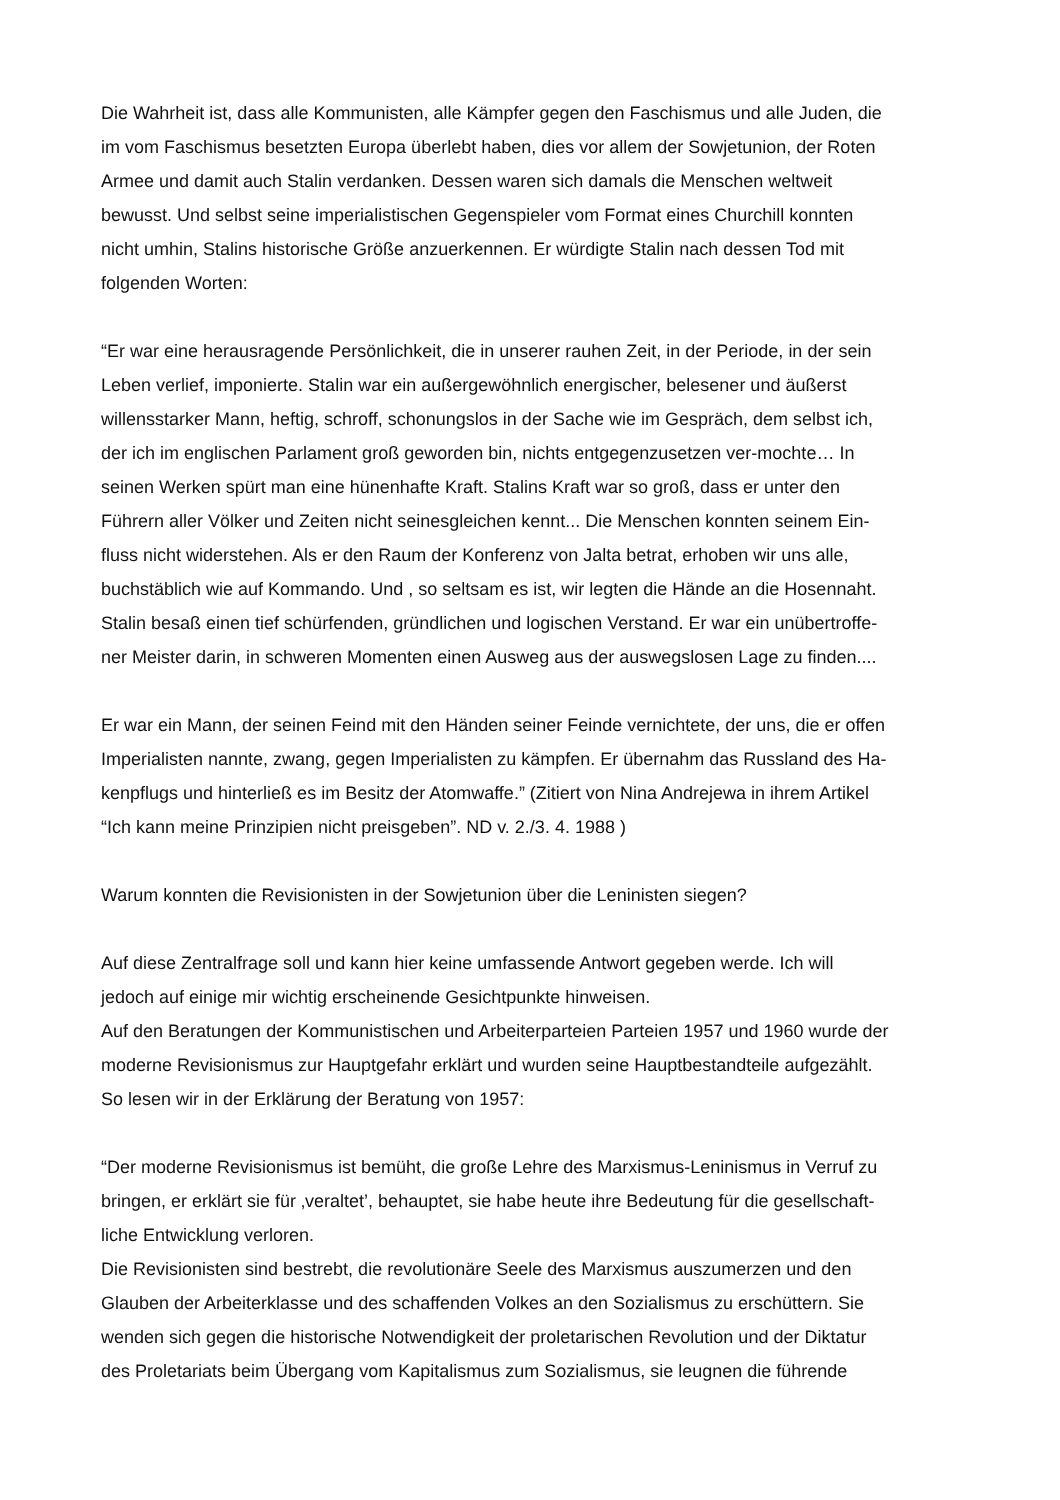Die Wahrheit ist, dass alle Kommunisten, alle Kämpfer gegen den Faschismus und alle Juden, die
im vom Faschismus besetzten Europa überlebt haben, dies vor allem der Sowjetunion, der Roten
Armee und damit auch Stalin verdanken. Dessen waren sich damals die Menschen weltweit
bewusst. Und selbst seine imperialistischen Gegenspieler vom Format eines Churchill konnten
nicht umhin, Stalins historische Größe anzuerkennen. Er würdigte Stalin nach dessen Tod mit
folgenden Worten:
“Er war eine herausragende Persönlichkeit, die in unserer rauhen Zeit, in der Periode, in der sein
Leben verlief, imponierte. Stalin war ein außergewöhnlich energischer, belesener und äußerst
willensstarker Mann, heftig, schroff, schonungslos in der Sache wie im Gespräch, dem selbst ich,
der ich im englischen Parlament groß geworden bin, nichts entgegenzusetzen ver-mochte… In
seinen Werken spürt man eine hünenhafte Kraft. Stalins Kraft war so groß, dass er unter den
Führern aller Völker und Zeiten nicht seinesgleichen kennt... Die Menschen konnten seinem Ein-
fluss nicht widerstehen. Als er den Raum der Konferenz von Jalta betrat, erhoben wir uns alle,
buchstäblich wie auf Kommando. Und , so seltsam es ist, wir legten die Hände an die Hosennaht.
Stalin besaß einen tief schürfenden, gründlichen und logischen Verstand. Er war ein unübertroffe-
ner Meister darin, in schweren Momenten einen Ausweg aus der auswegslosen Lage zu finden....
Er war ein Mann, der seinen Feind mit den Händen seiner Feinde vernichtete, der uns, die er offen
Imperialisten nannte, zwang, gegen Imperialisten zu kämpfen. Er übernahm das Russland des Ha-
kenpflugs und hinterließ es im Besitz der Atomwaffe.” (Zitiert von Nina Andrejewa in ihrem Artikel
“Ich kann meine Prinzipien nicht preisgeben”. ND v. 2./3. 4. 1988 )
Warum konnten die Revisionisten in der Sowjetunion über die Leninisten siegen?
Auf diese Zentralfrage soll und kann hier keine umfassende Antwort gegeben werde. Ich will
jedoch auf einige mir wichtig erscheinende Gesichtpunkte hinweisen.
Auf den Beratungen der Kommunistischen und Arbeiterparteien Parteien 1957 und 1960 wurde der
moderne Revisionismus zur Hauptgefahr erklärt und wurden seine Hauptbestandteile aufgezählt.
So lesen wir in der Erklärung der Beratung von 1957:
“Der moderne Revisionismus ist bemüht, die große Lehre des Marxismus-Leninismus in Verruf zu
bringen, er erklärt sie für ‚veraltet’, behauptet, sie habe heute ihre Bedeutung für die gesellschaft-
liche Entwicklung verloren.
Die Revisionisten sind bestrebt, die revolutionäre Seele des Marxismus auszumerzen und den
Glauben der Arbeiterklasse und des schaffenden Volkes an den Sozialismus zu erschüttern. Sie
wenden sich gegen die historische Notwendigkeit der proletarischen Revolution und der Diktatur
des Proletariats beim Übergang vom Kapitalismus zum Sozialismus, sie leugnen die führende